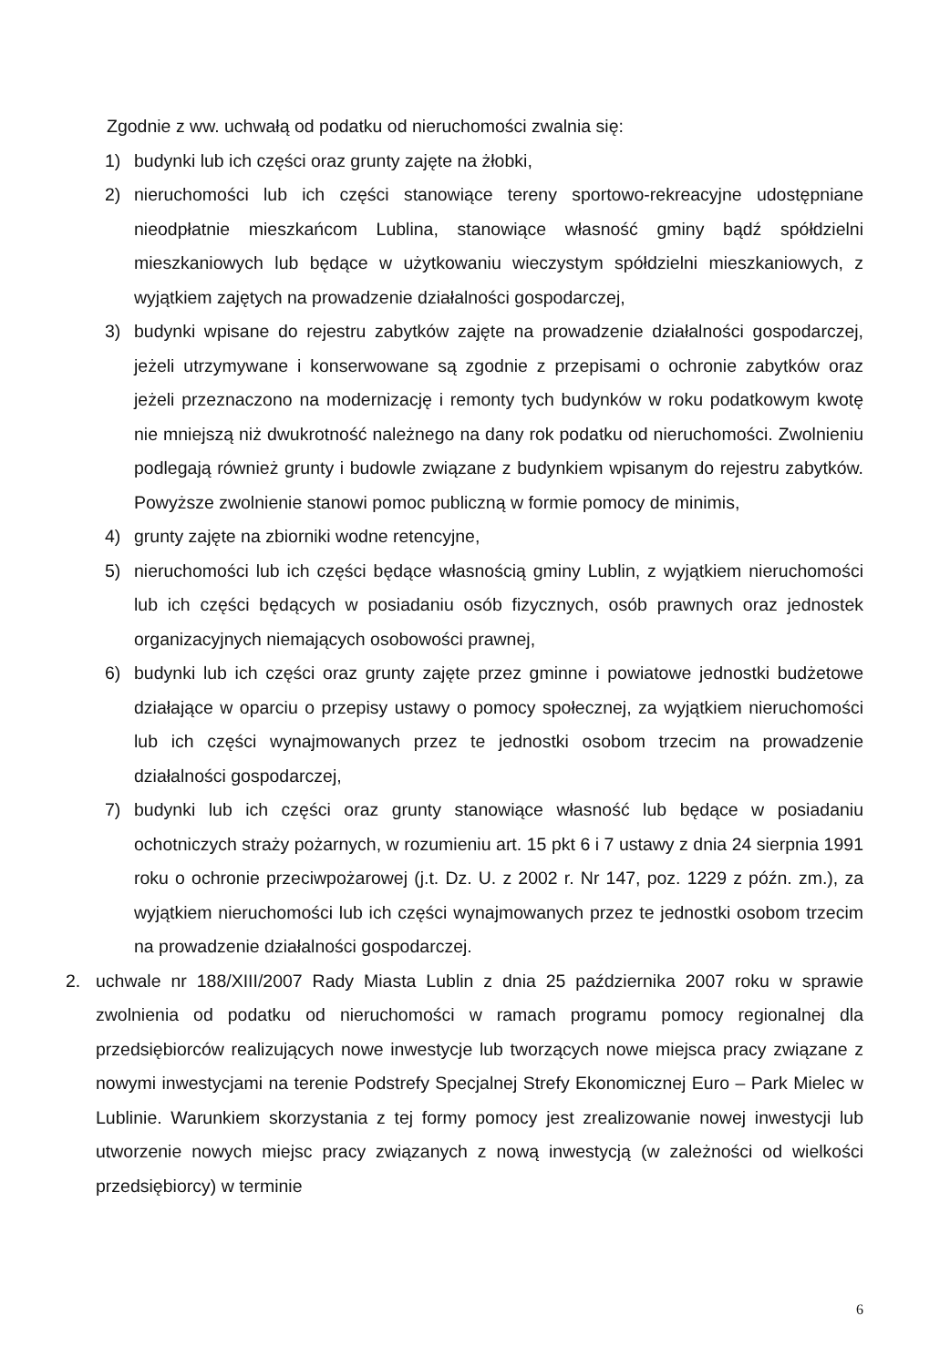Zgodnie z ww. uchwałą od podatku od nieruchomości zwalnia się:
1) budynki lub ich części oraz grunty zajęte na żłobki,
2) nieruchomości lub ich części stanowiące tereny sportowo-rekreacyjne udostępniane nieodpłatnie mieszkańcom Lublina, stanowiące własność gminy bądź spółdzielni mieszkaniowych lub będące w użytkowaniu wieczystym spółdzielni mieszkaniowych, z wyjątkiem zajętych na prowadzenie działalności gospodarczej,
3) budynki wpisane do rejestru zabytków zajęte na prowadzenie działalności gospodarczej, jeżeli utrzymywane i konserwowane są zgodnie z przepisami o ochronie zabytków oraz jeżeli przeznaczono na modernizację i remonty tych budynków w roku podatkowym kwotę nie mniejszą niż dwukrotność należnego na dany rok podatku od nieruchomości. Zwolnieniu podlegają również grunty i budowle związane z budynkiem wpisanym do rejestru zabytków. Powyższe zwolnienie stanowi pomoc publiczną w formie pomocy de minimis,
4) grunty zajęte na zbiorniki wodne retencyjne,
5) nieruchomości lub ich części będące własnością gminy Lublin, z wyjątkiem nieruchomości lub ich części będących w posiadaniu osób fizycznych, osób prawnych oraz jednostek organizacyjnych niemających osobowości prawnej,
6) budynki lub ich części oraz grunty zajęte przez gminne i powiatowe jednostki budżetowe działające w oparciu o przepisy ustawy o pomocy społecznej, za wyjątkiem nieruchomości lub ich części wynajmowanych przez te jednostki osobom trzecim na prowadzenie działalności gospodarczej,
7) budynki lub ich części oraz grunty stanowiące własność lub będące w posiadaniu ochotniczych straży pożarnych, w rozumieniu art. 15 pkt 6 i 7 ustawy z dnia 24 sierpnia 1991 roku o ochronie przeciwpożarowej (j.t. Dz. U. z 2002 r. Nr 147, poz. 1229 z późn. zm.), za wyjątkiem nieruchomości lub ich części wynajmowanych przez te jednostki osobom trzecim na prowadzenie działalności gospodarczej.
2. uchwale nr 188/XIII/2007 Rady Miasta Lublin z dnia 25 października 2007 roku w sprawie zwolnienia od podatku od nieruchomości w ramach programu pomocy regionalnej dla przedsiębiorców realizujących nowe inwestycje lub tworzących nowe miejsca pracy związane z nowymi inwestycjami na terenie Podstrefy Specjalnej Strefy Ekonomicznej Euro – Park Mielec w Lublinie. Warunkiem skorzystania z tej formy pomocy jest zrealizowanie nowej inwestycji lub utworzenie nowych miejsc pracy związanych z nową inwestycją (w zależności od wielkości przedsiębiorcy) w terminie
6